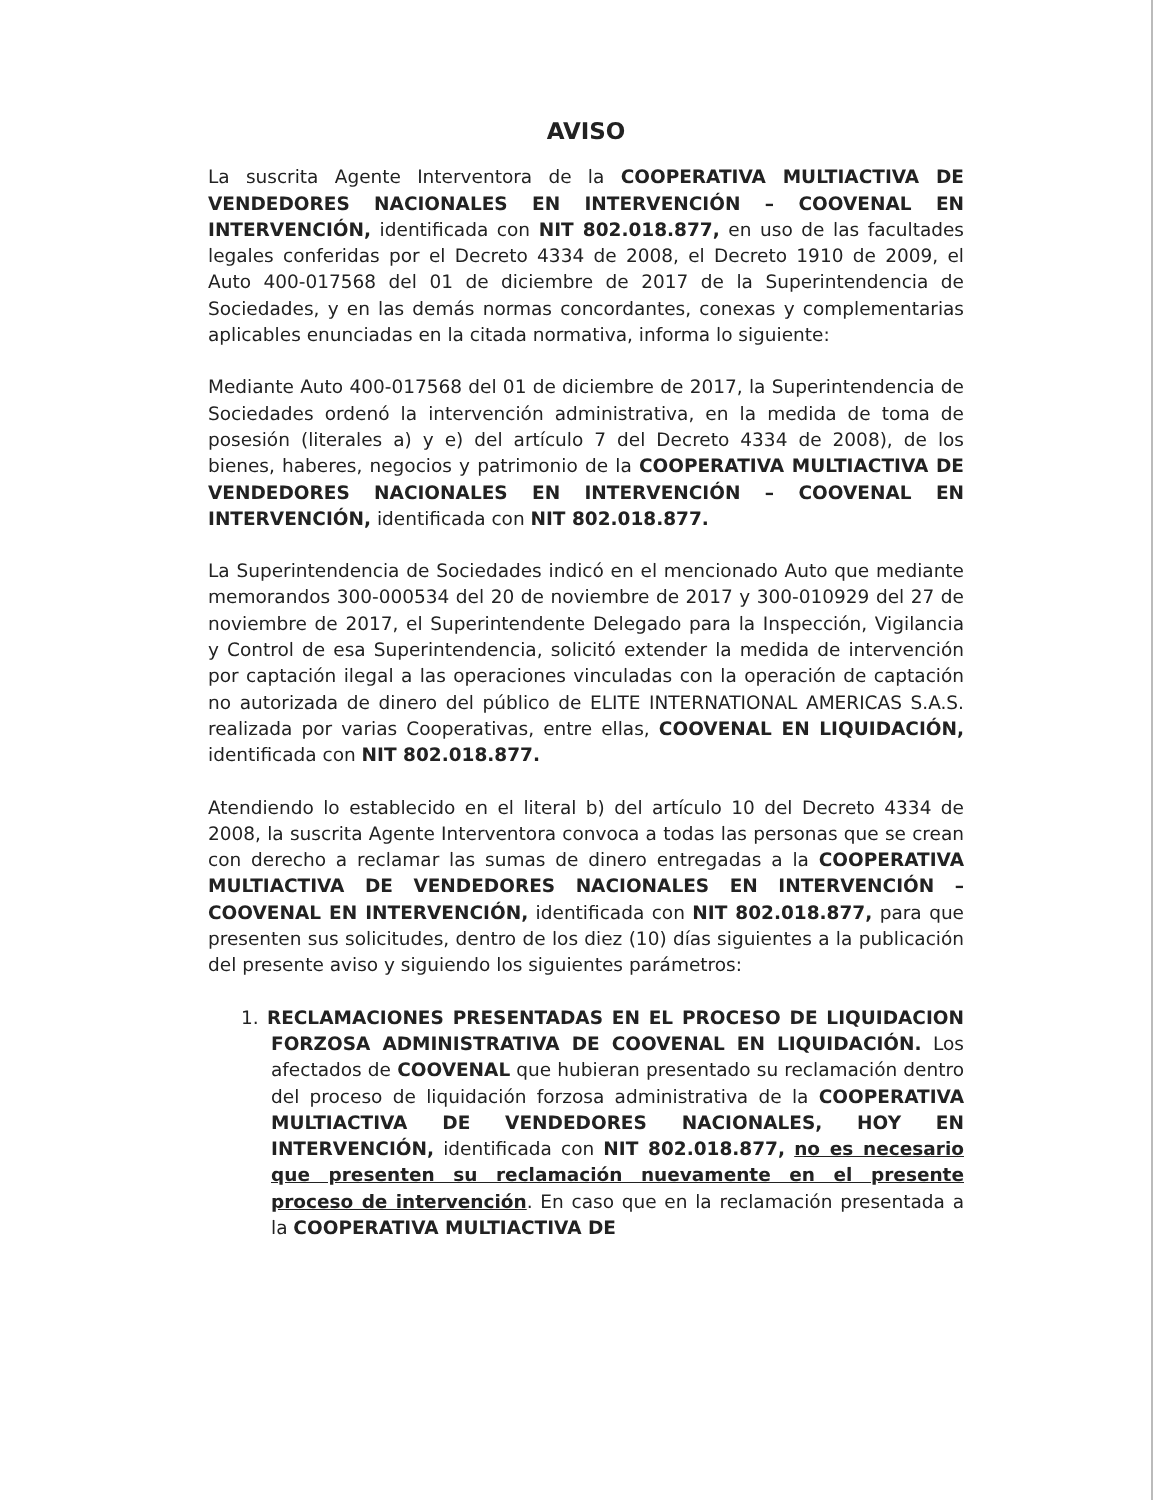AVISO
La suscrita Agente Interventora de la COOPERATIVA MULTIACTIVA DE VENDEDORES NACIONALES EN INTERVENCIÓN – COOVENAL EN INTERVENCIÓN, identificada con NIT 802.018.877, en uso de las facultades legales conferidas por el Decreto 4334 de 2008, el Decreto 1910 de 2009, el Auto 400-017568 del 01 de diciembre de 2017 de la Superintendencia de Sociedades, y en las demás normas concordantes, conexas y complementarias aplicables enunciadas en la citada normativa, informa lo siguiente:
Mediante Auto 400-017568 del 01 de diciembre de 2017, la Superintendencia de Sociedades ordenó la intervención administrativa, en la medida de toma de posesión (literales a) y e) del artículo 7 del Decreto 4334 de 2008), de los bienes, haberes, negocios y patrimonio de la COOPERATIVA MULTIACTIVA DE VENDEDORES NACIONALES EN INTERVENCIÓN – COOVENAL EN INTERVENCIÓN, identificada con NIT 802.018.877.
La Superintendencia de Sociedades indicó en el mencionado Auto que mediante memorandos 300-000534 del 20 de noviembre de 2017 y 300-010929 del 27 de noviembre de 2017, el Superintendente Delegado para la Inspección, Vigilancia y Control de esa Superintendencia, solicitó extender la medida de intervención por captación ilegal a las operaciones vinculadas con la operación de captación no autorizada de dinero del público de ELITE INTERNATIONAL AMERICAS S.A.S. realizada por varias Cooperativas, entre ellas, COOVENAL EN LIQUIDACIÓN, identificada con NIT 802.018.877.
Atendiendo lo establecido en el literal b) del artículo 10 del Decreto 4334 de 2008, la suscrita Agente Interventora convoca a todas las personas que se crean con derecho a reclamar las sumas de dinero entregadas a la COOPERATIVA MULTIACTIVA DE VENDEDORES NACIONALES EN INTERVENCIÓN – COOVENAL EN INTERVENCIÓN, identificada con NIT 802.018.877, para que presenten sus solicitudes, dentro de los diez (10) días siguientes a la publicación del presente aviso y siguiendo los siguientes parámetros:
1. RECLAMACIONES PRESENTADAS EN EL PROCESO DE LIQUIDACION FORZOSA ADMINISTRATIVA DE COOVENAL EN LIQUIDACIÓN. Los afectados de COOVENAL que hubieran presentado su reclamación dentro del proceso de liquidación forzosa administrativa de la COOPERATIVA MULTIACTIVA DE VENDEDORES NACIONALES, HOY EN INTERVENCIÓN, identificada con NIT 802.018.877, no es necesario que presenten su reclamación nuevamente en el presente proceso de intervención. En caso que en la reclamación presentada a la COOPERATIVA MULTIACTIVA DE